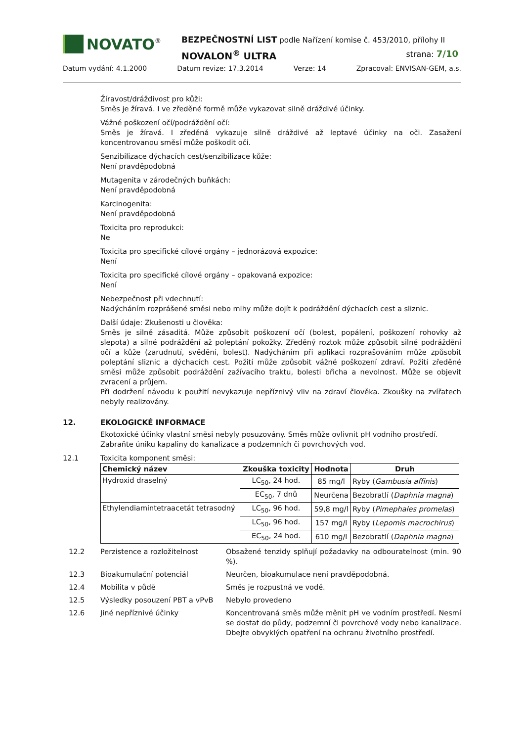NOVATO<sup>®</sup>
BEZPEČNOSTNÍ LIST podle Nařízení komise č. 453/2010, přílohy II
NOVALON<sup>®</sup> ULTRA strana: 7/10
Datum vydání: 4.1.2000 Datum revize: 17.3.2014 Verze: 14 Zpracoval: ENVISAN-GEM, a.s.
Žíravost/dráždivost pro kůži:
Směs je žíravá. I ve zředěné formě může vykazovat silně dráždivé účinky.
Vážné poškození očí/podráždění očí:
Směs je žíravá. I zředěná vykazuje silně dráždivé až leptavé účinky na oči. Zasažení koncentrovanou směsí může poškodit oči.
Senzibilizace dýchacích cest/senzibilizace kůže:
Není pravděpodobná
Mutagenita v zárodečných buňkách:
Není pravděpodobná
Karcinogenita:
Není pravděpodobná
Toxicita pro reprodukci:
Ne
Toxicita pro specifické cílové orgány – jednorázová expozice:
Není
Toxicita pro specifické cílové orgány – opakovaná expozice:
Není
Nebezpečnost při vdechnutí:
Nadýcháním rozprášené směsi nebo mlhy může dojít k podráždění dýchacích cest a sliznic.
Další údaje: Zkušenosti u člověka:
Směs je silně zásaditá. Může způsobit poškození očí (bolest, popálení, poškození rohovky až slepota) a silné podráždění až poleptání pokožky. Zředěný roztok může způsobit silné podráždění očí a kůže (zarudnutí, svědění, bolest). Nadýcháním při aplikaci rozprašováním může způsobit poleptání sliznic a dýchacích cest. Požití může způsobit vážné poškození zdraví. Požití zředěné směsi může způsobit podráždění zažívacího traktu, bolesti břicha a nevolnost. Může se objevit zvracení a průjem.
Při dodržení návodu k použití nevykazuje nepříznivý vliv na zdraví člověka. Zkoušky na zvířatech nebyly realizovány.
12. EKOLOGICKÉ INFORMACE
Ekotoxické účinky vlastní směsi nebyly posuzovány. Směs může ovlivnit pH vodního prostředí.
Zabraňte úniku kapaliny do kanalizace a podzemních či povrchových vod.
12.1 Toxicita komponent směsi:
| Chemický název | Zkouška toxicity | Hodnota | Druh |
| --- | --- | --- | --- |
| Hydroxid draselný | LC<sub>50</sub>, 24 hod. | 85 mg/l | Ryby ( Gambusia affinis ) |
| | EC<sub>50</sub>, 7 dnů | Neurčena | Bezobratlí ( Daphnia magna ) |
| Ethylendiamintetraacetát tetrasodný | LC<sub>50</sub>, 96 hod. | 59,8 mg/l | Ryby ( Pimephales promelas ) |
| | LC<sub>50</sub>, 96 hod. | 157 mg/l | Ryby ( Lepomis macrochirus ) |
| | EC<sub>50</sub>, 24 hod. | 610 mg/l | Bezobratlí ( Daphnia magna ) |
12.2 Perzistence a rozložitelnost Obsažené tenzidy splňují požadavky na odbouratelnost (min. 90 %).
12.3 Bioakumulační potenciál Neurčen, bioakumulace není pravděpodobná.
12.4 Mobilita v půdě Směs je rozpustná ve vodě.
12.5 Výsledky posouzení PBT a vPvB Nebylo provedeno
12.6 Jiné nepříznivé účinky Koncentrovaná směs může měnit pH ve vodním prostředí. Nesmí se dostat do půdy, podzemní či povrchové vody nebo kanalizace. Dbejte obvyklých opatření na ochranu životního prostředí.